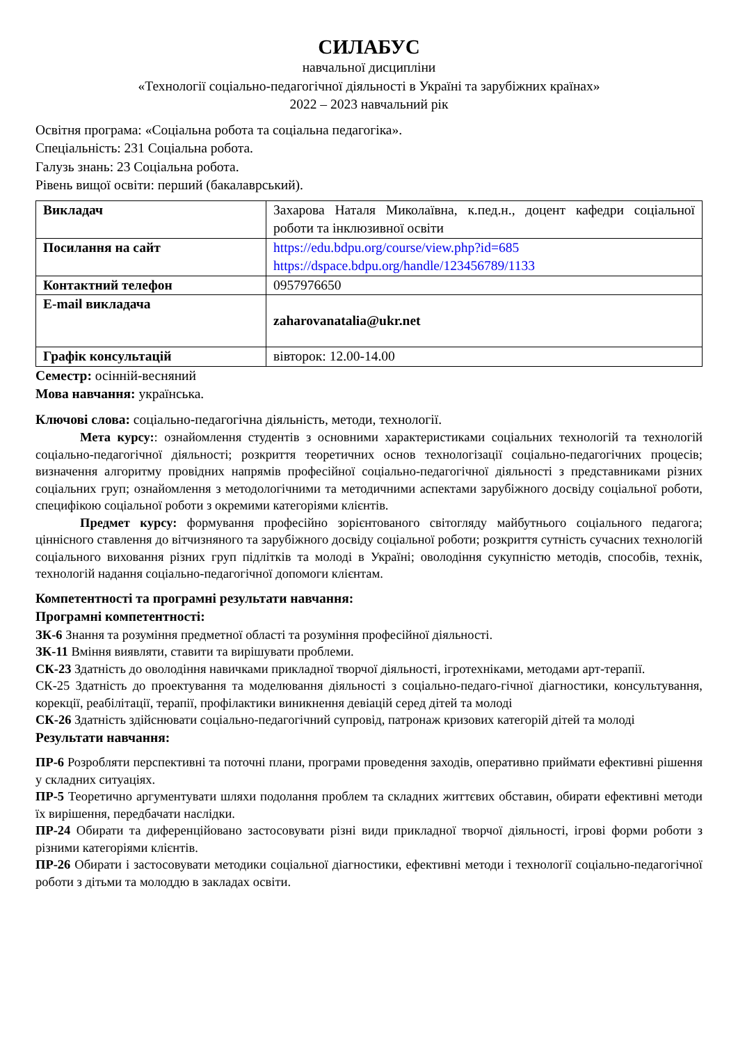СИЛАБУС
навчальної дисципліни
«Технології соціально-педагогічної діяльності в Україні та зарубіжних країнах»
2022 – 2023 навчальний рік
Освітня програма: «Соціальна робота та соціальна педагогіка».
Спеціальність: 231 Соціальна робота.
Галузь знань: 23 Соціальна робота.
Рівень вищої освіти: перший (бакалаврський).
| Викладач | Захарова Наталя Миколаївна, к.пед.н., доцент кафедри соціальної роботи та інклюзивної освіти |
| Посилання на сайт | https://edu.bdpu.org/course/view.php?id=685 https://dspace.bdpu.org/handle/123456789/1133 |
| Контактний телефон | 0957976650 |
| E-mail викладача | zaharovanatalia@ukr.net |
| Графік консультацій | вівторок: 12.00-14.00 |
Семестр: осінній-весняний
Мова навчання: українська.
Ключові слова: соціально-педагогічна діяльність, методи, технології.
Мета курсу:: ознайомлення студентів з основними характеристиками соціальних технологій та технологій соціально-педагогічної діяльності; розкриття теоретичних основ технологізації соціально-педагогічних процесів; визначення алгоритму провідних напрямів професійної соціально-педагогічної діяльності з представниками різних соціальних груп; ознайомлення з методологічними та методичними аспектами зарубіжного досвіду соціальної роботи, специфікою соціальної роботи з окремими категоріями клієнтів.
Предмет курсу: формування професійно зорієнтованого світогляду майбутнього соціального педагога; ціннісного ставлення до вітчизняного та зарубіжного досвіду соціальної роботи; розкриття сутність сучасних технологій соціального виховання різних груп підлітків та молоді в Україні; оволодіння сукупністю методів, способів, технік, технологій надання соціально-педагогічної допомоги клієнтам.
Компетентності та програмні результати навчання:
Програмні компетентності:
ЗК-6 Знання та розуміння предметної області та розуміння професійної діяльності.
ЗК-11 Вміння виявляти, ставити та вирішувати проблеми.
СК-23 Здатність до оволодіння навичками прикладної творчої діяльності, ігротехніками, методами арт-терапії.
СК-25 Здатність до проектування та моделювання діяльності з соціально-педаго-гічної діагностики, консультування, корекції, реабілітації, терапії, профілактики виникнення девіацій серед дітей та молоді
СК-26 Здатність здійснювати соціально-педагогічний супровід, патронаж кризових категорій дітей та молоді
Результати навчання:
ПР-6 Розробляти перспективні та поточні плани, програми проведення заходів, оперативно приймати ефективні рішення у складних ситуаціях.
ПР-5 Теоретично аргументувати шляхи подолання проблем та складних життєвих обставин, обирати ефективні методи їх вирішення, передбачати наслідки.
ПР-24 Обирати та диференційовано застосовувати різні види прикладної творчої діяльності, ігрові форми роботи з різними категоріями клієнтів.
ПР-26 Обирати і застосовувати методики соціальної діагностики, ефективні методи і технології соціально-педагогічної роботи з дітьми та молоддю в закладах освіти.